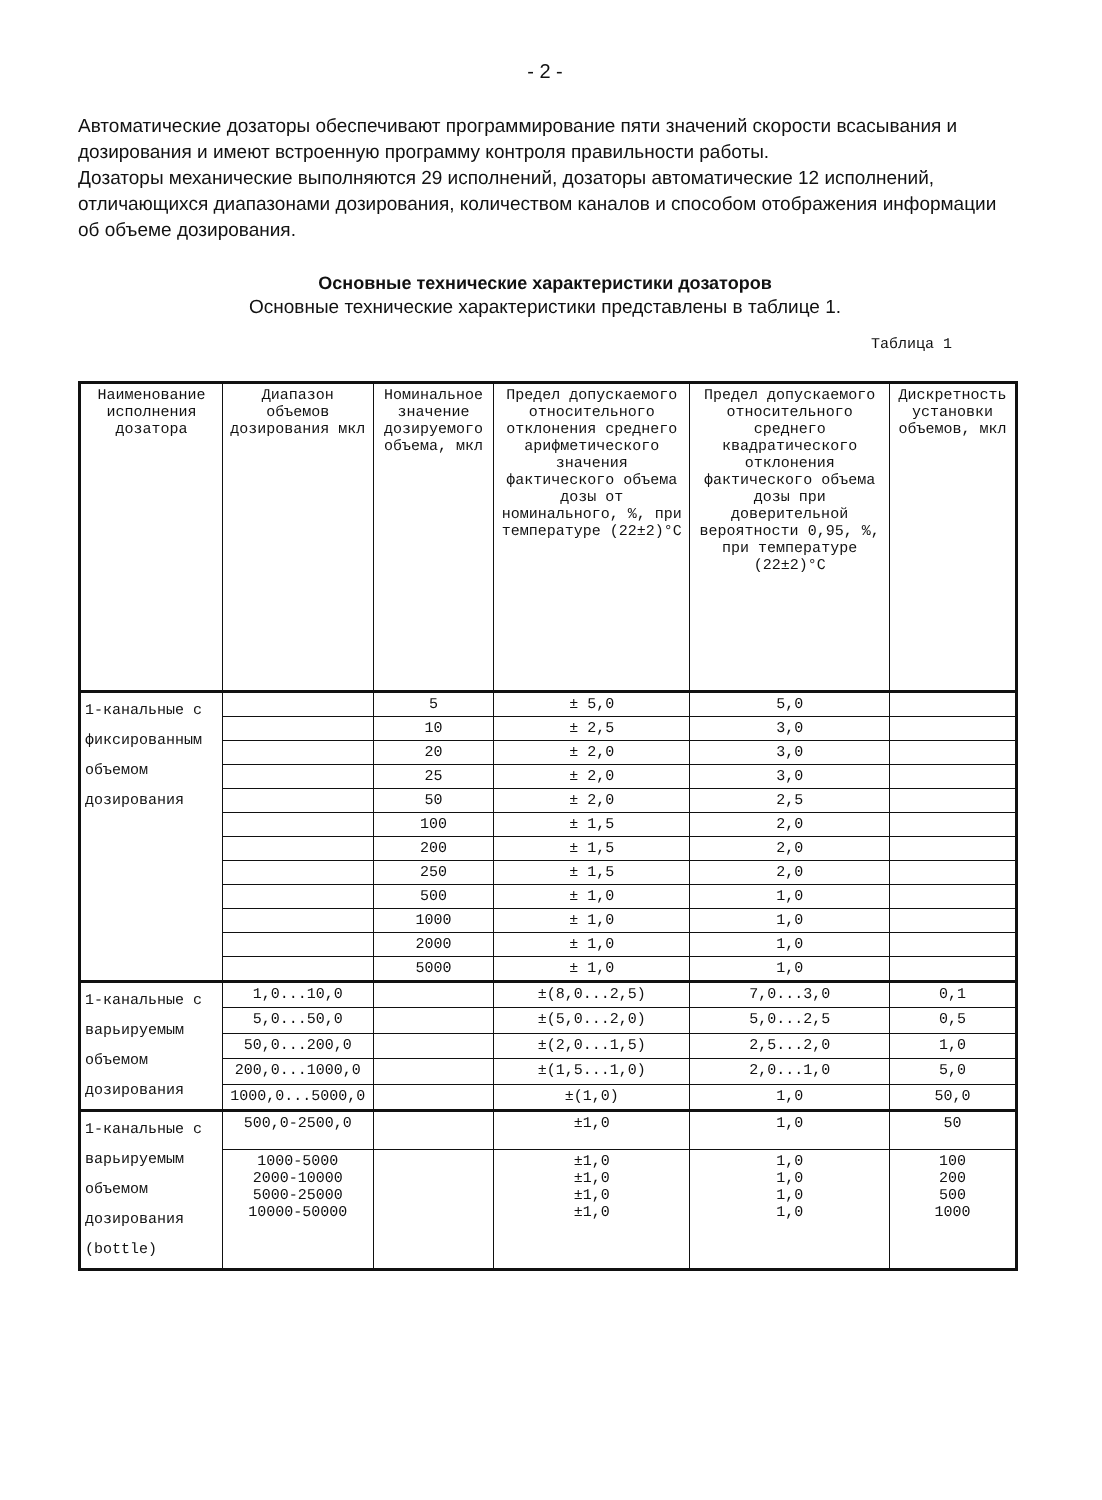- 2 -
Автоматические дозаторы обеспечивают программирование пяти значений скорости всасывания и дозирования и имеют встроенную программу контроля правильности работы.
Дозаторы механические выполняются 29 исполнений, дозаторы автоматические 12 исполнений, отличающихся диапазонами дозирования, количеством каналов и способом отображения информации об объеме дозирования.
Основные технические характеристики дозаторов
Основные технические характеристики представлены в таблице 1.
Таблица 1
| Наименование исполнения дозатора | Диапазон объемов дозирования мкл | Номинальное значение дозируемого объема, мкл | Предел допускаемого относительного отклонения среднего арифметического значения фактического объема дозы от номинального, %, при температуре (22±2)°С | Предел допускаемого относительного среднего квадратического отклонения фактического объема дозы при доверительной вероятности 0,95, %, при температуре (22±2)°С | Дискретность установки объемов, мкл |
| --- | --- | --- | --- | --- | --- |
| 1-канальные с фиксированным объемом дозирования | | 5 | ± 5,0 | 5,0 | |
| | | 10 | ± 2,5 | 3,0 | |
| | | 20 | ± 2,0 | 3,0 | |
| | | 25 | ± 2,0 | 3,0 | |
| | | 50 | ± 2,0 | 2,5 | |
| | | 100 | ± 1,5 | 2,0 | |
| | | 200 | ± 1,5 | 2,0 | |
| | | 250 | ± 1,5 | 2,0 | |
| | | 500 | ± 1,0 | 1,0 | |
| | | 1000 | ± 1,0 | 1,0 | |
| | | 2000 | ± 1,0 | 1,0 | |
| | | 5000 | ± 1,0 | 1,0 | |
| 1-канальные с варьируемым объемом дозирования | 1,0...10,0 | | ±(8,0...2,5) | 7,0...3,0 | 0,1 |
| | 5,0...50,0 | | ±(5,0...2,0) | 5,0...2,5 | 0,5 |
| | 50,0...200,0 | | ±(2,0...1,5) | 2,5...2,0 | 1,0 |
| | 200,0...1000,0 | | ±(1,5...1,0) | 2,0...1,0 | 5,0 |
| | 1000,0...5000,0 | | ±(1,0) | 1,0 | 50,0 |
| 1-канальные с варьируемым объемом дозирования (bottle) | 500,0-2500,0 | | ±1,0 | 1,0 | 50 |
| | 1000-5000 2000-10000 5000-25000 10000-50000 | | ±1,0 ±1,0 ±1,0 ±1,0 | 1,0 1,0 1,0 1,0 | 100 200 500 1000 |